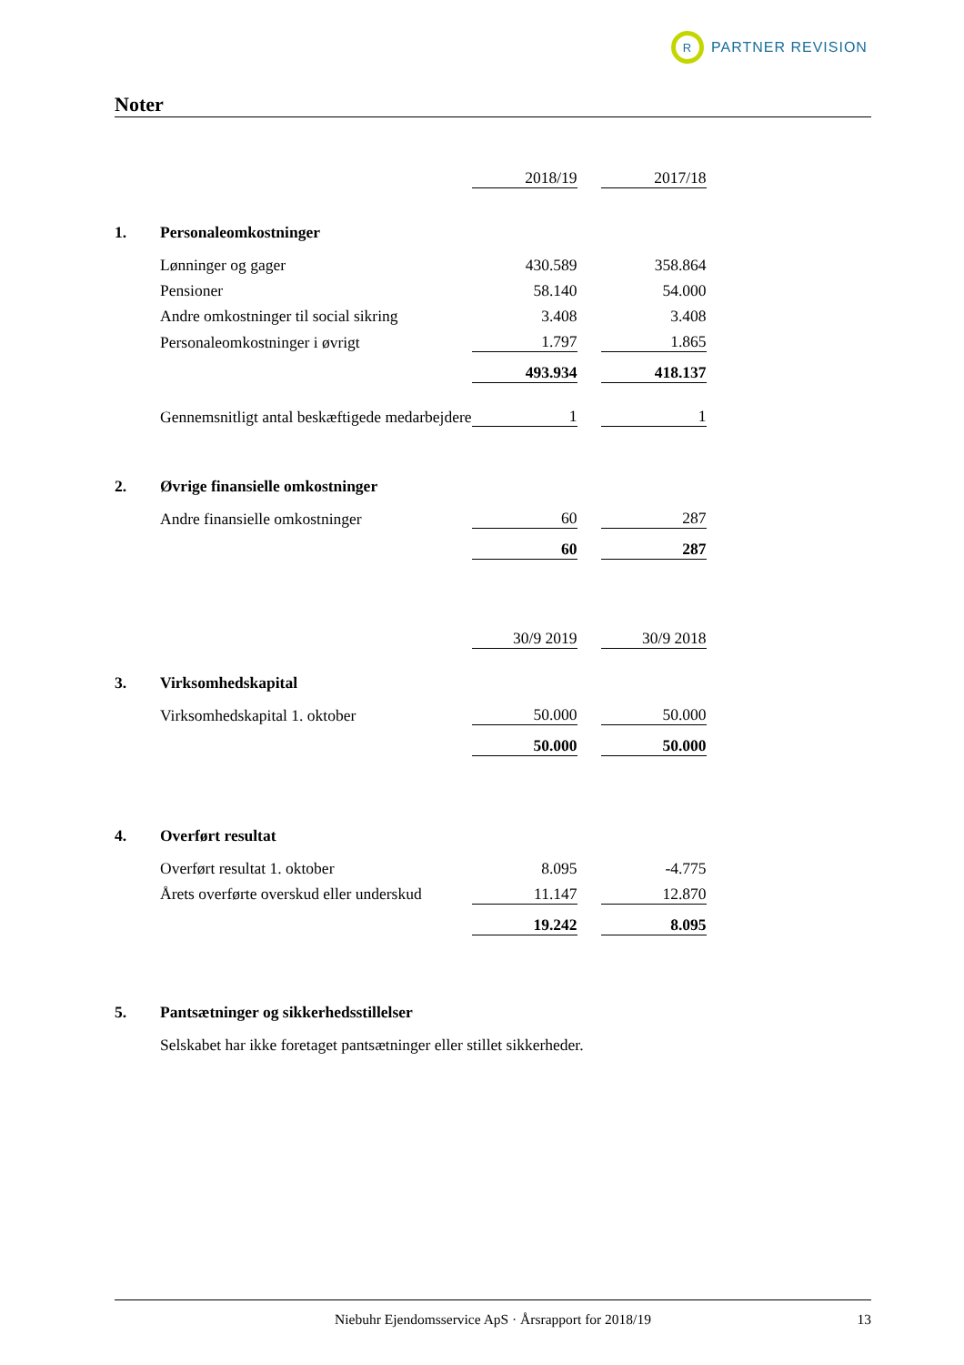R
PARTNER REVISION
Noter
| | | 2018/19 | | 2017/18 |
| 1. | Personaleomkostninger | | | |
| | Lønninger og gager | 430.589 | | 358.864 |
| | Pensioner | 58.140 | | 54.000 |
| | Andre omkostninger til social sikring | 3.408 | | 3.408 |
| | Personaleomkostninger i øvrigt | 1.797 | | 1.865 |
| | | 493.934 | | 418.137 |
| | Gennemsnitligt antal beskæftigede medarbejdere | 1 | | 1 |
| 2. | Øvrige finansielle omkostninger | | | |
| | Andre finansielle omkostninger | 60 | | 287 |
| | | 60 | | 287 |
| | | 30/9 2019 | | 30/9 2018 |
| 3. | Virksomhedskapital | | | |
| | Virksomhedskapital 1. oktober | 50.000 | | 50.000 |
| | | 50.000 | | 50.000 |
| 4. | Overført resultat | | | |
| | Overført resultat 1. oktober | 8.095 | | -4.775 |
| | Årets overførte overskud eller underskud | 11.147 | | 12.870 |
| | | 19.242 | | 8.095 |
| 5. | Pantsætninger og sikkerhedsstillelser | | | |
| | Selskabet har ikke foretaget pantsætninger eller stillet sikkerheder. | | | |
Niebuhr Ejendomsservice ApS · Årsrapport for 2018/19
13